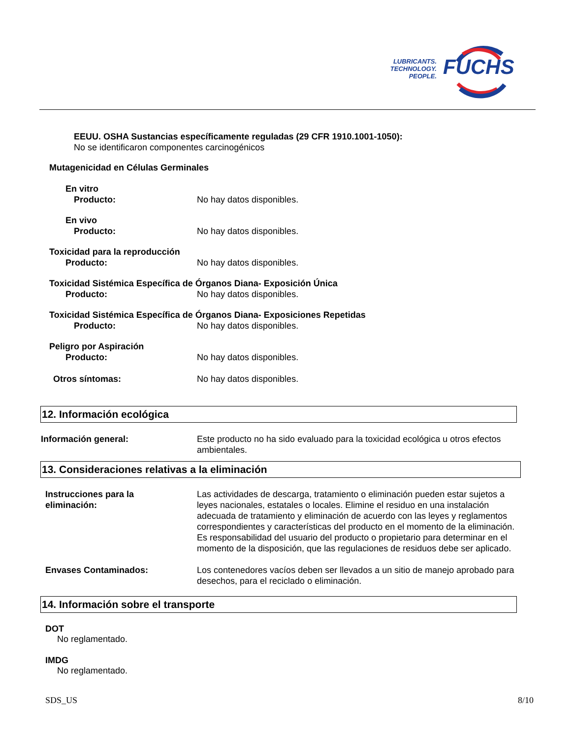LUBRICANTS.
TECHNOLOGY.
PEOPLE.
FUCHS
EEUU. OSHA Sustancias específicamente reguladas (29 CFR 1910.1001-1050):
No se identificaron componentes carcinogénicos
Mutagenicidad en Células Germinales
En vitro
Producto: No hay datos disponibles.
En vivo
Producto: No hay datos disponibles.
Toxicidad para la reproducción
Producto: No hay datos disponibles.
Toxicidad Sistémica Específica de Órganos Diana- Exposición Única
Producto: No hay datos disponibles.
Toxicidad Sistémica Específica de Órganos Diana- Exposiciones Repetidas
Producto: No hay datos disponibles.
Peligro por Aspiración
Producto: No hay datos disponibles.
Otros síntomas: No hay datos disponibles.
12. Información ecológica
Información general: Este producto no ha sido evaluado para la toxicidad ecológica u otros efectos ambientales.
13. Consideraciones relativas a la eliminación
Instrucciones para la
eliminación:
Las actividades de descarga, tratamiento o eliminación pueden estar sujetos a leyes nacionales, estatales o locales. Elimine el residuo en una instalación adecuada de tratamiento y eliminación de acuerdo con las leyes y reglamentos correspondientes y características del producto en el momento de la eliminación. Es responsabilidad del usuario del producto o propietario para determinar en el momento de la disposición, que las regulaciones de residuos debe ser aplicado.
Envases Contaminados: Los contenedores vacíos deben ser llevados a un sitio de manejo aprobado para desechos, para el reciclado o eliminación.
14. Información sobre el transporte
DOT
No reglamentado.
IMDG
No reglamentado.
SDS_US 8/10